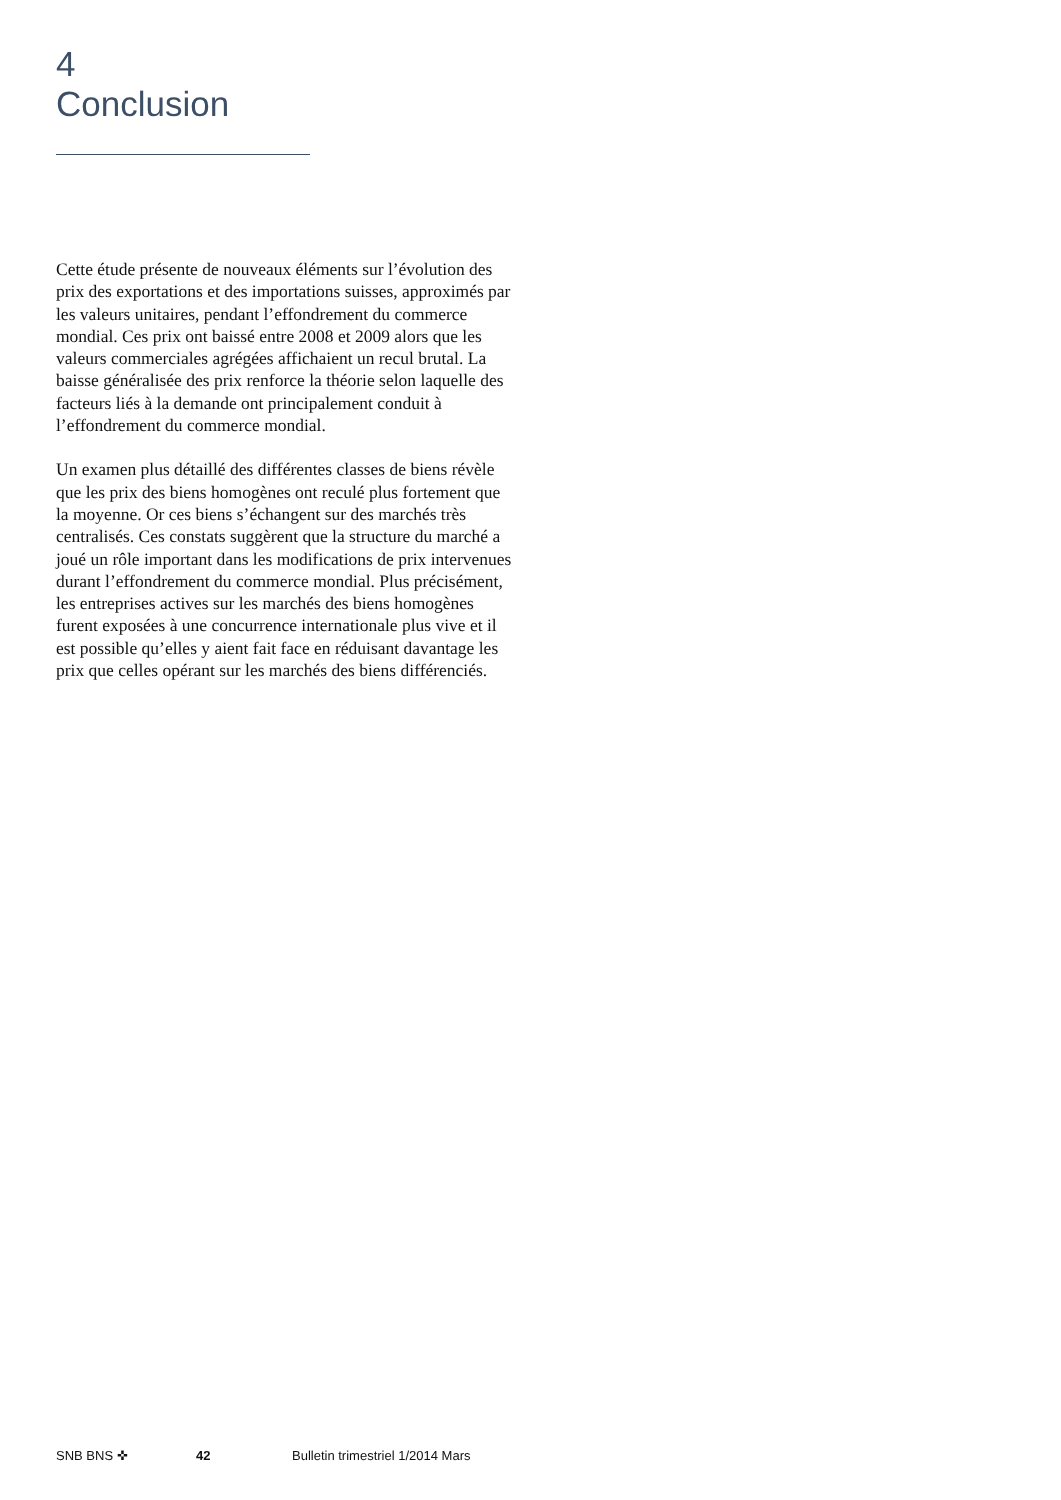4
Conclusion
Cette étude présente de nouveaux éléments sur l’évolution des prix des exportations et des importations suisses, approximés par les valeurs unitaires, pendant l’effondrement du commerce mondial. Ces prix ont baissé entre 2008 et 2009 alors que les valeurs commerciales agrégées affichaient un recul brutal. La baisse généralisée des prix renforce la théorie selon laquelle des facteurs liés à la demande ont principalement conduit à l’effondrement du commerce mondial.
Un examen plus détaillé des différentes classes de biens révèle que les prix des biens homogènes ont reculé plus fortement que la moyenne. Or ces biens s’échangent sur des marchés très centralisés. Ces constats suggèrent que la structure du marché a joué un rôle important dans les modifications de prix intervenues durant l’effondrement du commerce mondial. Plus précisément, les entreprises actives sur les marchés des biens homogènes furent exposées à une concurrence internationale plus vive et il est possible qu’elles y aient fait face en réduisant davantage les prix que celles opérant sur les marchés des biens différenciés.
SNB BNS ✜ 42 Bulletin trimestriel 1/2014 Mars